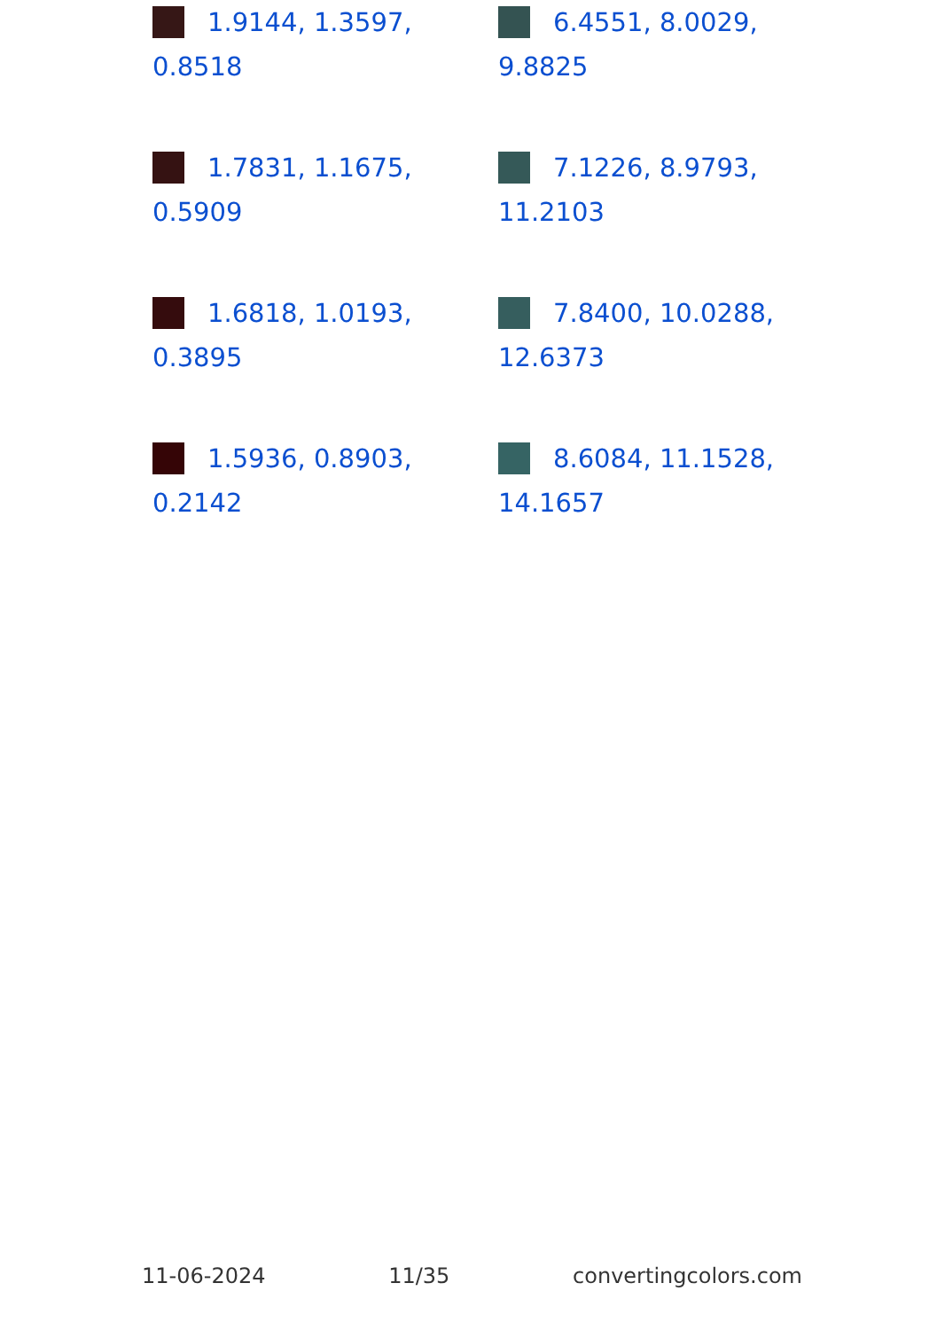1.9144, 1.3597, 0.8518
6.4551, 8.0029, 9.8825
1.7831, 1.1675, 0.5909
7.1226, 8.9793, 11.2103
1.6818, 1.0193, 0.3895
7.8400, 10.0288, 12.6373
1.5936, 0.8903, 0.2142
8.6084, 11.1528, 14.1657
11-06-2024 11/35 convertingcolors.com